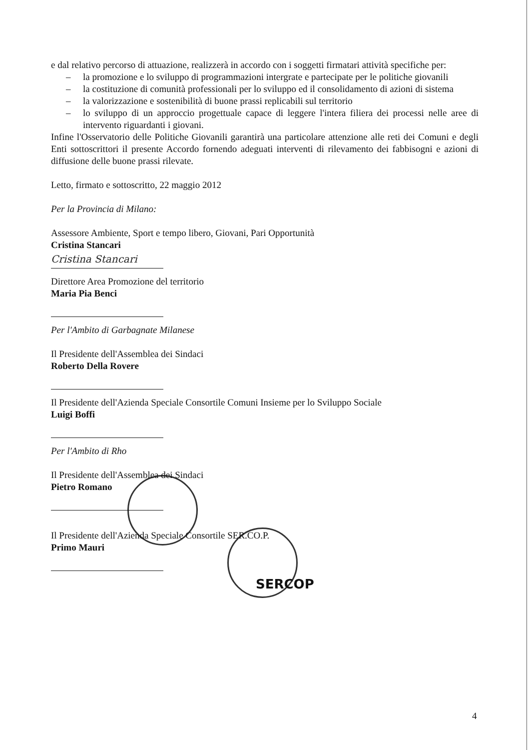e dal relativo percorso di attuazione, realizzerà in accordo con i soggetti firmatari attività specifiche per:
– la promozione e lo sviluppo di programmazioni intergrate e partecipate per le politiche giovanili
– la costituzione di comunità professionali per lo sviluppo ed il consolidamento di azioni di sistema
– la valorizzazione e sostenibilità di buone prassi replicabili sul territorio
– lo sviluppo di un approccio progettuale capace di leggere l'intera filiera dei processi nelle aree di intervento riguardanti i giovani.
Infine l'Osservatorio delle Politiche Giovanili garantirà una particolare attenzione alle reti dei Comuni e degli Enti sottoscrittori il presente Accordo fornendo adeguati interventi di rilevamento dei fabbisogni e azioni di diffusione delle buone prassi rilevate.
Letto, firmato e sottoscritto, 22 maggio 2012
Per la Provincia di Milano:
Assessore Ambiente, Sport e tempo libero, Giovani, Pari Opportunità
Cristina Stancari
Cristina Stancari
Direttore Area Promozione del territorio
Maria Pia Benci
Per l'Ambito di Garbagnate Milanese
Il Presidente dell'Assemblea dei Sindaci
Roberto Della Rovere
Il Presidente dell'Azienda Speciale Consortile Comuni Insieme per lo Sviluppo Sociale
Luigi Boffi
Per l'Ambito di Rho
Il Presidente dell'Assemblea dei Sindaci
Pietro Romano
Il Presidente dell'Azienda Speciale Consortile SER.CO.P.
Primo Mauri
SERCOP
4